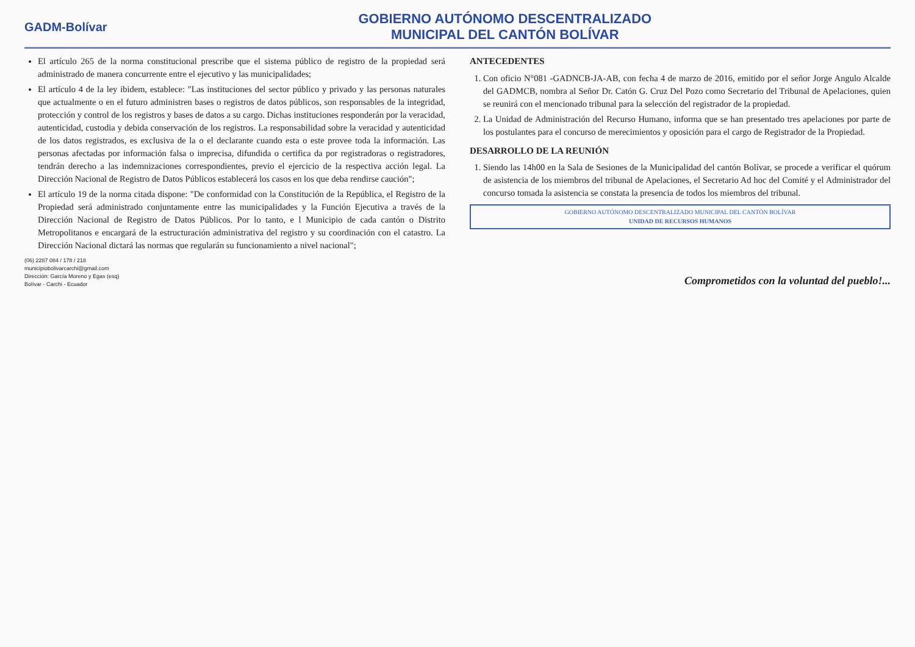GADM-Bolívar
GOBIERNO AUTÓNOMO DESCENTRALIZADO
MUNICIPAL DEL CANTÓN BOLÍVAR
El artículo 265 de la norma constitucional prescribe que el sistema público de registro de la propiedad será administrado de manera concurrente entre el ejecutivo y las municipalidades;
El artículo 4 de la ley ibidem, establece: "Las instituciones del sector público y privado y las personas naturales que actualmente o en el futuro administren bases o registros de datos públicos, son responsables de la integridad, protección y control de los registros y bases de datos a su cargo. Dichas instituciones responderán por la veracidad, autenticidad, custodia y debida conservación de los registros. La responsabilidad sobre la veracidad y autenticidad de los datos registrados, es exclusiva de la o el declarante cuando esta o este provee toda la información. Las personas afectadas por información falsa o imprecisa, difundida o certifica da por registradoras o registradores, tendrán derecho a las indemnizaciones correspondientes, previo el ejercicio de la respectiva acción legal. La Dirección Nacional de Registro de Datos Públicos establecerá los casos en los que deba rendirse caución";
El artículo 19 de la norma citada dispone: "De conformidad con la Constitución de la República, el Registro de la Propiedad será administrado conjuntamente entre las municipalidades y la Función Ejecutiva a través de la Dirección Nacional de Registro de Datos Públicos. Por lo tanto, e l Municipio de cada cantón o Distrito Metropolitanos e encargará de la estructuración administrativa del registro y su coordinación con el catastro. La Dirección Nacional dictará las normas que regularán su funcionamiento a nivel nacional";
ANTECEDENTES
1. Con oficio N°081 -GADNCB-JA-AB, con fecha 4 de marzo de 2016, emitido por el señor Jorge Angulo Alcalde del GADMCB, nombra al Señor Dr. Catón G. Cruz Del Pozo como Secretario del Tribunal de Apelaciones, quien se reunirá con el mencionado tribunal para la selección del registrador de la propiedad.
2. La Unidad de Administración del Recurso Humano, informa que se han presentado tres apelaciones por parte de los postulantes para el concurso de merecimientos y oposición para el cargo de Registrador de la Propiedad.
DESARROLLO DE LA REUNIÓN
1. Siendo las 14h00 en la Sala de Sesiones de la Municipalidad del cantón Bolívar, se procede a verificar el quórum de asistencia de los miembros del tribunal de Apelaciones, el Secretario Ad hoc del Comité y el Administrador del concurso tomada la asistencia se constata la presencia de todos los miembros del tribunal.
GOBIERNO AUTÓNOMO DESCENTRALIZADO MUNICIPAL DEL CANTÓN BOLÍVAR
UNIDAD DE RECURSOS HUMANOS
(06) 2287 084 / 178 / 218
municipiobolivarcarchi@gmail.com
Dirección: García Moreno y Egas (esq)
Bolívar - Carchi - Ecuador
Comprometidos con la voluntad del pueblo!...